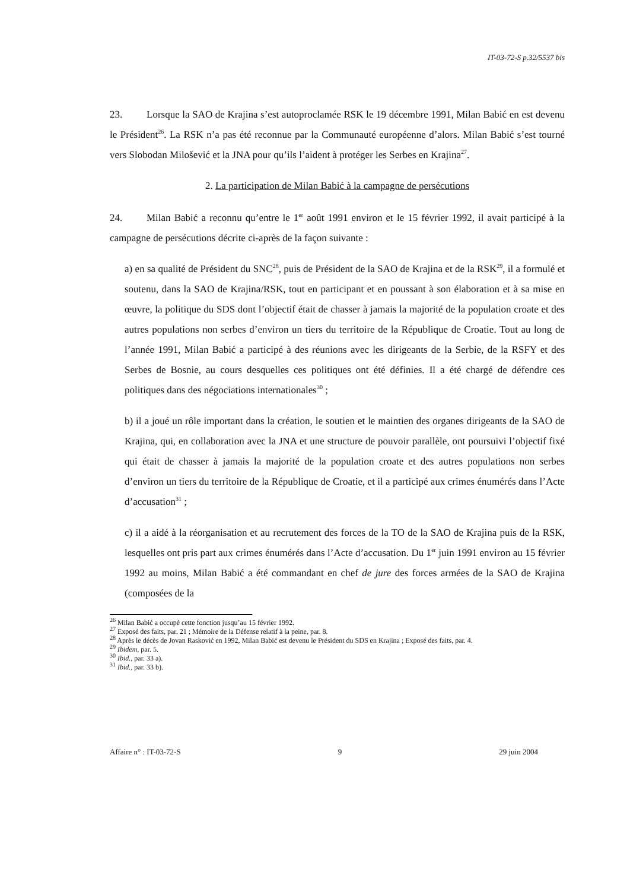IT-03-72-S p.32/5537 bis
23. Lorsque la SAO de Krajina s’est autoproclamée RSK le 19 décembre 1991, Milan Babić en est devenu le Président<sup>26</sup>. La RSK n’a pas été reconnue par la Communauté européenne d’alors. Milan Babić s’est tourné vers Slobodan Milošević et la JNA pour qu’ils l’aident à protéger les Serbes en Krajina<sup>27</sup>.
2. La participation de Milan Babić à la campagne de persécutions
24. Milan Babić a reconnu qu’entre le 1<sup>er</sup> août 1991 environ et le 15 février 1992, il avait participé à la campagne de persécutions décrite ci-après de la façon suivante :
a) en sa qualité de Président du SNC<sup>28</sup>, puis de Président de la SAO de Krajina et de la RSK<sup>29</sup>, il a formulé et soutenu, dans la SAO de Krajina/RSK, tout en participant et en poussant à son élaboration et à sa mise en œuvre, la politique du SDS dont l’objectif était de chasser à jamais la majorité de la population croate et des autres populations non serbes d’environ un tiers du territoire de la République de Croatie. Tout au long de l’année 1991, Milan Babić a participé à des réunions avec les dirigeants de la Serbie, de la RSFY et des Serbes de Bosnie, au cours desquelles ces politiques ont été définies. Il a été chargé de défendre ces politiques dans des négociations internationales<sup>30</sup> ;
b) il a joué un rôle important dans la création, le soutien et le maintien des organes dirigeants de la SAO de Krajina, qui, en collaboration avec la JNA et une structure de pouvoir parallèle, ont poursuivi l’objectif fixé qui était de chasser à jamais la majorité de la population croate et des autres populations non serbes d’environ un tiers du territoire de la République de Croatie, et il a participé aux crimes énumérés dans l’Acte d’accusation<sup>31</sup> ;
c) il a aidé à la réorganisation et au recrutement des forces de la TO de la SAO de Krajina puis de la RSK, lesquelles ont pris part aux crimes énumérés dans l’Acte d’accusation. Du 1<sup>er</sup> juin 1991 environ au 15 février 1992 au moins, Milan Babić a été commandant en chef de jure des forces armées de la SAO de Krajina (composées de la
<sup>26</sup> Milan Babić a occupé cette fonction jusqu’au 15 février 1992.
<sup>27</sup> Exposé des faits, par. 21 ; Mémoire de la Défense relatif à la peine, par. 8.
<sup>28</sup> Après le décès de Jovan Rasković en 1992, Milan Babić est devenu le Président du SDS en Krajina ; Exposé des faits, par. 4.
<sup>29</sup> Ibidem, par. 5.
<sup>30</sup> Ibid., par. 33 a).
<sup>31</sup> Ibid., par. 33 b).
Affaire n° : IT-03-72-S 9 29 juin 2004